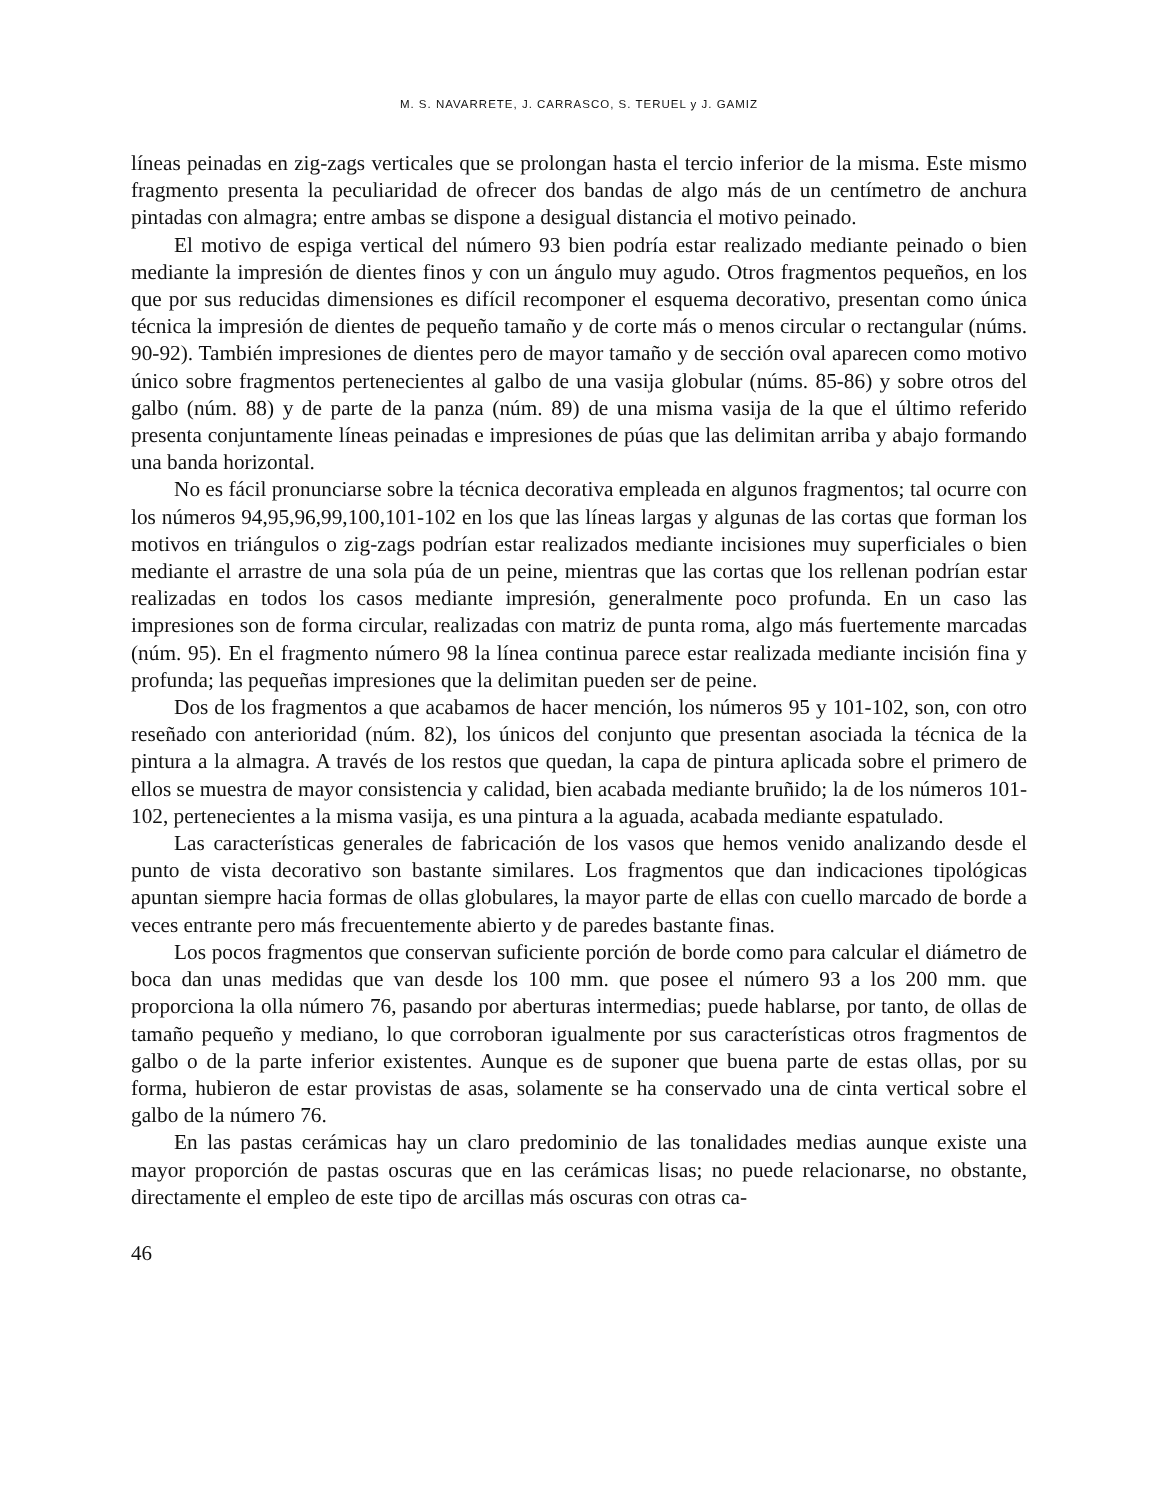M. S. NAVARRETE, J. CARRASCO, S. TERUEL y J. GAMIZ
líneas peinadas en zig-zags verticales que se prolongan hasta el tercio inferior de la misma. Este mismo fragmento presenta la peculiaridad de ofrecer dos bandas de algo más de un centímetro de anchura pintadas con almagra; entre ambas se dispone a desigual distancia el motivo peinado.
El motivo de espiga vertical del número 93 bien podría estar realizado mediante peinado o bien mediante la impresión de dientes finos y con un ángulo muy agudo. Otros fragmentos pequeños, en los que por sus reducidas dimensiones es difícil recomponer el esquema decorativo, presentan como única técnica la impresión de dientes de pequeño tamaño y de corte más o menos circular o rectangular (núms. 90-92). También impresiones de dientes pero de mayor tamaño y de sección oval aparecen como motivo único sobre fragmentos pertenecientes al galbo de una vasija globular (núms. 85-86) y sobre otros del galbo (núm. 88) y de parte de la panza (núm. 89) de una misma vasija de la que el último referido presenta conjuntamente líneas peinadas e impresiones de púas que las delimitan arriba y abajo formando una banda horizontal.
No es fácil pronunciarse sobre la técnica decorativa empleada en algunos fragmentos; tal ocurre con los números 94,95,96,99,100,101-102 en los que las líneas largas y algunas de las cortas que forman los motivos en triángulos o zig-zags podrían estar realizados mediante incisiones muy superficiales o bien mediante el arrastre de una sola púa de un peine, mientras que las cortas que los rellenan podrían estar realizadas en todos los casos mediante impresión, generalmente poco profunda. En un caso las impresiones son de forma circular, realizadas con matriz de punta roma, algo más fuertemente marcadas (núm. 95). En el fragmento número 98 la línea continua parece estar realizada mediante incisión fina y profunda; las pequeñas impresiones que la delimitan pueden ser de peine.
Dos de los fragmentos a que acabamos de hacer mención, los números 95 y 101-102, son, con otro reseñado con anterioridad (núm. 82), los únicos del conjunto que presentan asociada la técnica de la pintura a la almagra. A través de los restos que quedan, la capa de pintura aplicada sobre el primero de ellos se muestra de mayor consistencia y calidad, bien acabada mediante bruñido; la de los números 101-102, pertenecientes a la misma vasija, es una pintura a la aguada, acabada mediante espatulado.
Las características generales de fabricación de los vasos que hemos venido analizando desde el punto de vista decorativo son bastante similares. Los fragmentos que dan indicaciones tipológicas apuntan siempre hacia formas de ollas globulares, la mayor parte de ellas con cuello marcado de borde a veces entrante pero más frecuentemente abierto y de paredes bastante finas.
Los pocos fragmentos que conservan suficiente porción de borde como para calcular el diámetro de boca dan unas medidas que van desde los 100 mm. que posee el número 93 a los 200 mm. que proporciona la olla número 76, pasando por aberturas intermedias; puede hablarse, por tanto, de ollas de tamaño pequeño y mediano, lo que corroboran igualmente por sus características otros fragmentos de galbo o de la parte inferior existentes. Aunque es de suponer que buena parte de estas ollas, por su forma, hubieron de estar provistas de asas, solamente se ha conservado una de cinta vertical sobre el galbo de la número 76.
En las pastas cerámicas hay un claro predominio de las tonalidades medias aunque existe una mayor proporción de pastas oscuras que en las cerámicas lisas; no puede relacionarse, no obstante, directamente el empleo de este tipo de arcillas más oscuras con otras ca-
46